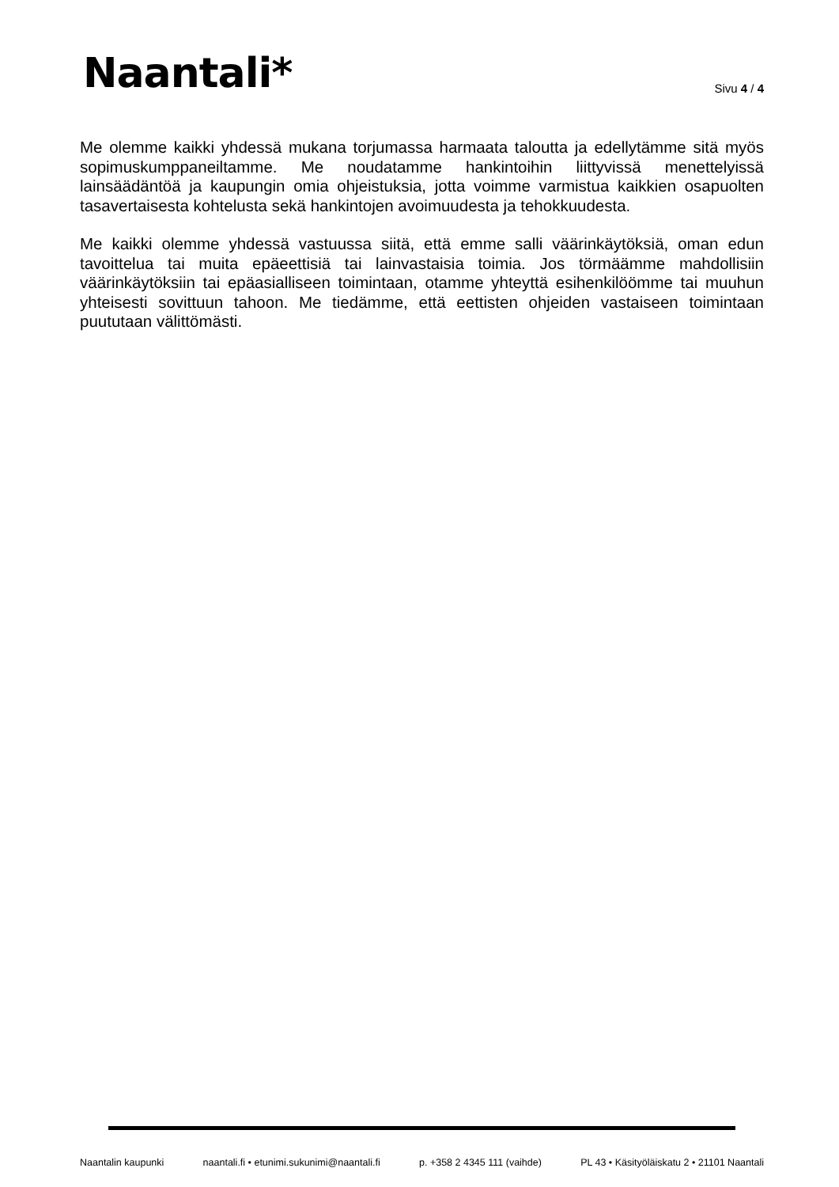Naantali*
Sivu 4 / 4
Me olemme kaikki yhdessä mukana torjumassa harmaata taloutta ja edellytämme sitä myös sopimuskumppaneiltamme. Me noudatamme hankintoihin liittyvissä menettelyissä lainsäädäntöä ja kaupungin omia ohjeistuksia, jotta voimme varmistua kaikkien osapuolten tasavertaisesta kohtelusta sekä hankintojen avoimuudesta ja tehokkuudesta.
Me kaikki olemme yhdessä vastuussa siitä, että emme salli väärinkäytöksiä, oman edun tavoittelua tai muita epäeettisiä tai lainvastaisia toimia. Jos törmäämme mahdollisiin väärinkäytöksiin tai epäasialliseen toimintaan, otamme yhteyttä esihenkilöömme tai muuhun yhteisesti sovittuun tahoon. Me tiedämme, että eettisten ohjeiden vastaiseen toimintaan puututaan välittömästi.
Naantalin kaupunki naantali.fi • etunimi.sukunimi@naantali.fi p. +358 2 4345 111 (vaihde) PL 43 • Käsityöläiskatu 2 • 21101 Naantali